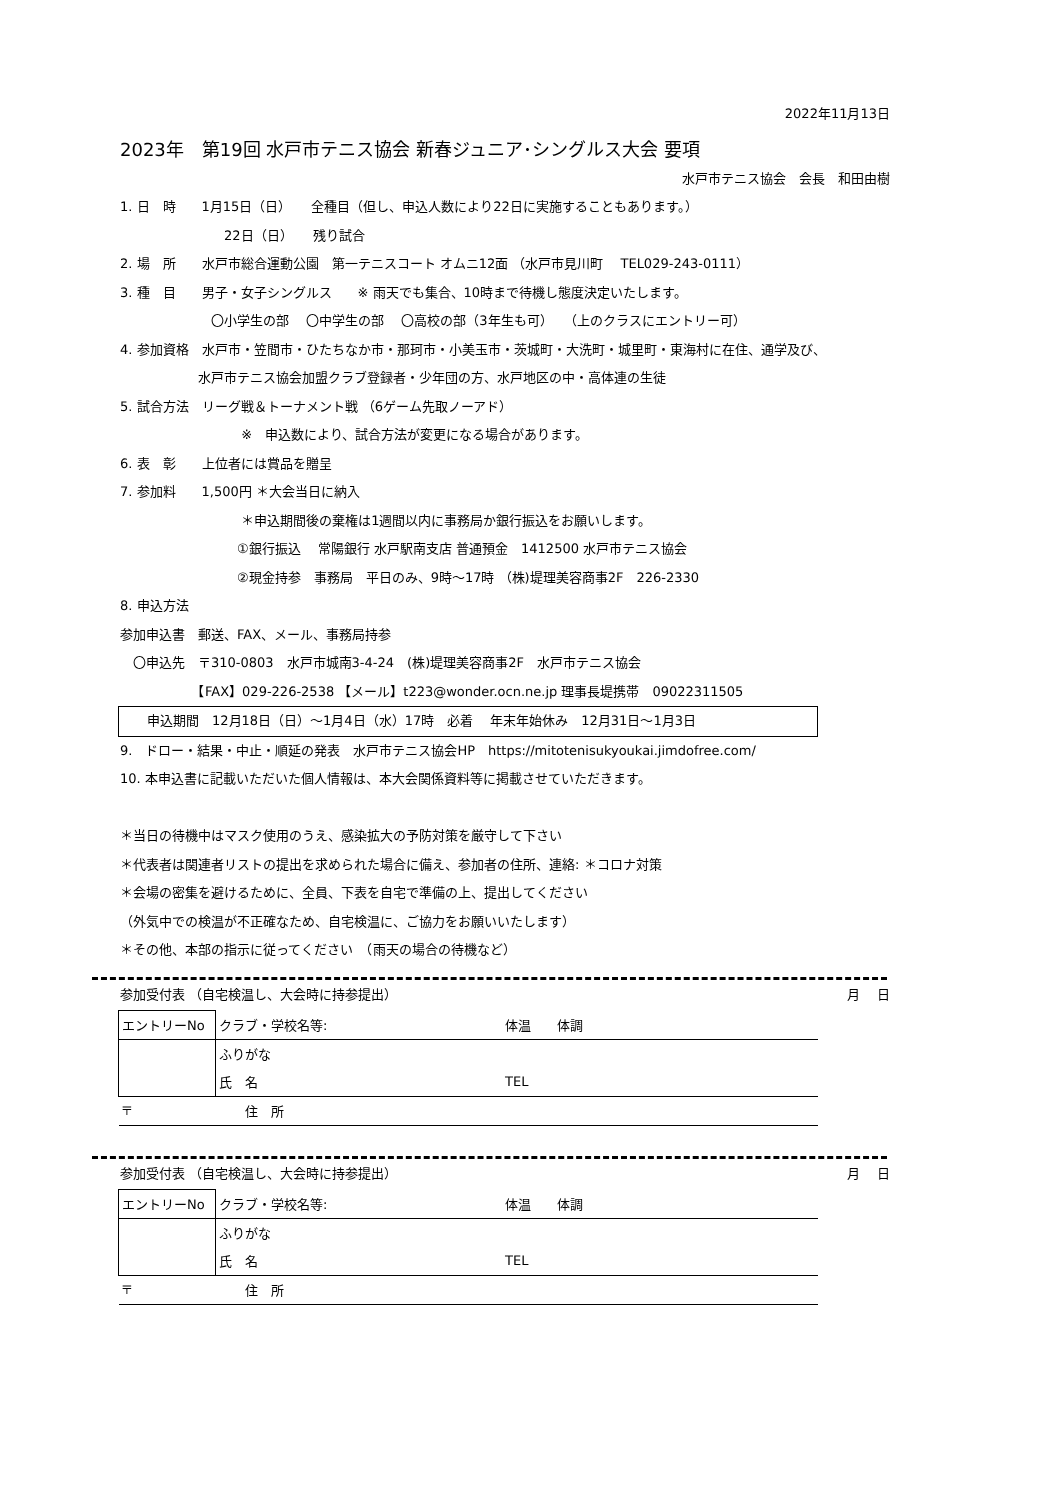2022年11月13日
2023年　第19回 水戸市テニス協会 新春ジュニア･シングルス大会 要項
水戸市テニス協会　会長　和田由樹
1. 日　時　　1月15日（日）　　全種目（但し、申込人数により22日に実施することもあります。）
　　　　　　　　22日（日）　　残り試合
2. 場　所　　水戸市総合運動公園　第一テニスコート オムニ12面 （水戸市見川町　 TEL029-243-0111）
3. 種　目　　男子・女子シングルス　　※ 雨天でも集合、10時まで待機し態度決定いたします。
　　　　　　　〇小学生の部　 〇中学生の部　 〇高校の部（3年生も可）　 （上のクラスにエントリー可）
4. 参加資格　水戸市・笠間市・ひたちなか市・那珂市・小美玉市・茨城町・大洗町・城里町・東海村に在住、通学及び、
　　　　　　水戸市テニス協会加盟クラブ登録者・少年団の方、水戸地区の中・高体連の生徒
5. 試合方法　リーグ戦＆トーナメント戦 （6ゲーム先取ノーアド）
　　　　　　　　　 ※　申込数により、試合方法が変更になる場合があります。
6. 表　彰　　上位者には賞品を贈呈
7. 参加料　　1,500円 ＊大会当日に納入
　　　　　　　　　 ＊申込期間後の棄権は1週間以内に事務局か銀行振込をお願いします。
　　　　　　　　　①銀行振込　 常陽銀行 水戸駅南支店 普通預金　1412500 水戸市テニス協会
　　　　　　　　　②現金持参　事務局　平日のみ、9時～17時 （株)堤理美容商事2F　226-2330
8. 申込方法
参加申込書　郵送、FAX、メール、事務局持参
　〇申込先　〒310-0803　水戸市城南3-4-24　(株)堤理美容商事2F　水戸市テニス協会
　　　　　　【FAX】029-226-2538 【メール】t223@wonder.ocn.ne.jp 理事長堤携帯　09022311505
申込期間　12月18日（日）～1月4日（水）17時　必着　 年末年始休み　12月31日～1月3日
9.　ドロー・結果・中止・順延の発表　水戸市テニス協会HP　https://mitotenisukyoukai.jimdofree.com/
10. 本申込書に記載いただいた個人情報は、本大会関係資料等に掲載させていただきます。
＊当日の待機中はマスク使用のうえ、感染拡大の予防対策を厳守して下さい
＊代表者は関連者リストの提出を求められた場合に備え、参加者の住所、連絡: ＊コロナ対策
＊会場の密集を避けるために、全員、下表を自宅で準備の上、提出してください
（外気中での検温が不正確なため、自宅検温に、ご協力をお願いいたします）
＊その他、本部の指示に従ってください　（雨天の場合の待機など）
参加受付表 （自宅検温し、大会時に持参提出） 月　 日
| エントリーNo | クラブ・学校名等: | 体温 体調 |
| | ふりがな | |
| | 氏 名 | TEL |
| 〒 | 住 所 | |
参加受付表 （自宅検温し、大会時に持参提出） 月　 日
| エントリーNo | クラブ・学校名等: | 体温 体調 |
| | ふりがな | |
| | 氏 名 | TEL |
| 〒 | 住 所 | |